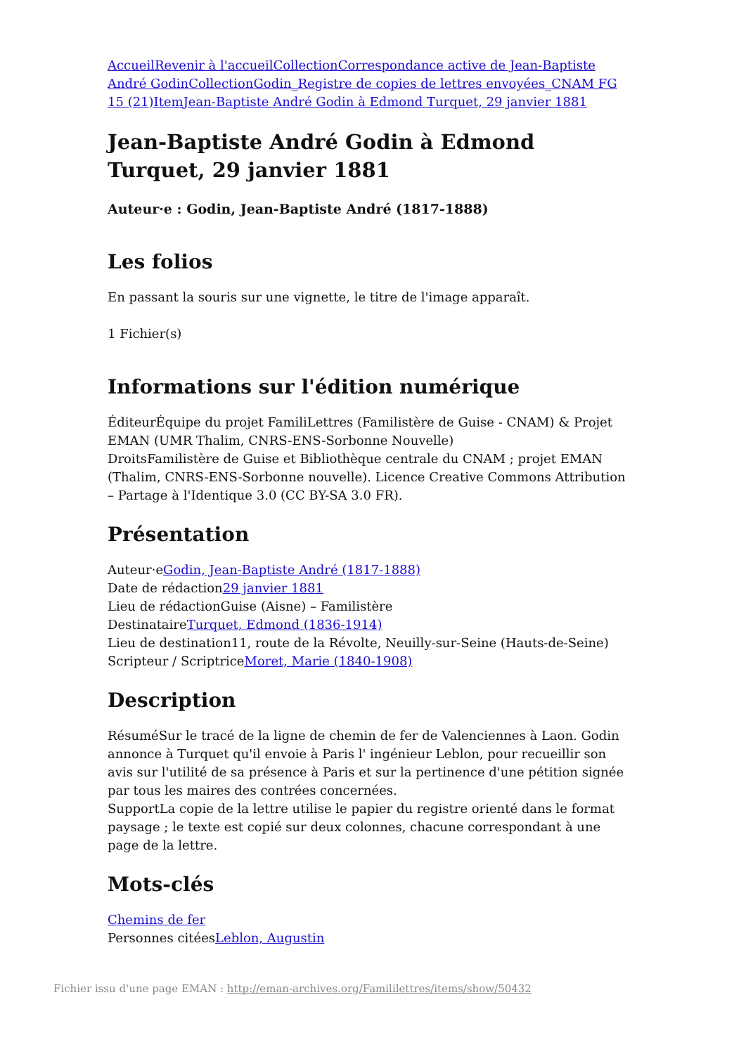Accueil Revenir à l'accueil Collection Correspondance active de Jean-Baptiste André Godin Collection Godin_Registre de copies de lettres envoyées_CNAM FG 15 (21) Item Jean-Baptiste André Godin à Edmond Turquet, 29 janvier 1881
Jean-Baptiste André Godin à Edmond Turquet, 29 janvier 1881
Auteur·e : Godin, Jean-Baptiste André (1817-1888)
Les folios
En passant la souris sur une vignette, le titre de l'image apparaît.
1 Fichier(s)
Informations sur l'édition numérique
ÉditeurÉquipe du projet FamiliLettres (Familistère de Guise - CNAM) & Projet EMAN (UMR Thalim, CNRS-ENS-Sorbonne Nouvelle)
DroitsFamilistère de Guise et Bibliothèque centrale du CNAM ; projet EMAN (Thalim, CNRS-ENS-Sorbonne nouvelle). Licence Creative Commons Attribution – Partage à l'Identique 3.0 (CC BY-SA 3.0 FR).
Présentation
Auteur·eGodin, Jean-Baptiste André (1817-1888)
Date de rédaction29 janvier 1881
Lieu de rédactionGuise (Aisne) – Familistère
DestinataireTurquet, Edmond (1836-1914)
Lieu de destination11, route de la Révolte, Neuilly-sur-Seine (Hauts-de-Seine)
Scripteur / ScriptriceMoret, Marie (1840-1908)
Description
RésuméSur le tracé de la ligne de chemin de fer de Valenciennes à Laon. Godin annonce à Turquet qu'il envoie à Paris l' ingénieur Leblon, pour recueillir son avis sur l'utilité de sa présence à Paris et sur la pertinence d'une pétition signée par tous les maires des contrées concernées.
SupportLa copie de la lettre utilise le papier du registre orienté dans le format paysage ; le texte est copié sur deux colonnes, chacune correspondant à une page de la lettre.
Mots-clés
Chemins de fer
Personnes citéesLeblon, Augustin
Fichier issu d'une page EMAN : http://eman-archives.org/Famililettres/items/show/50432